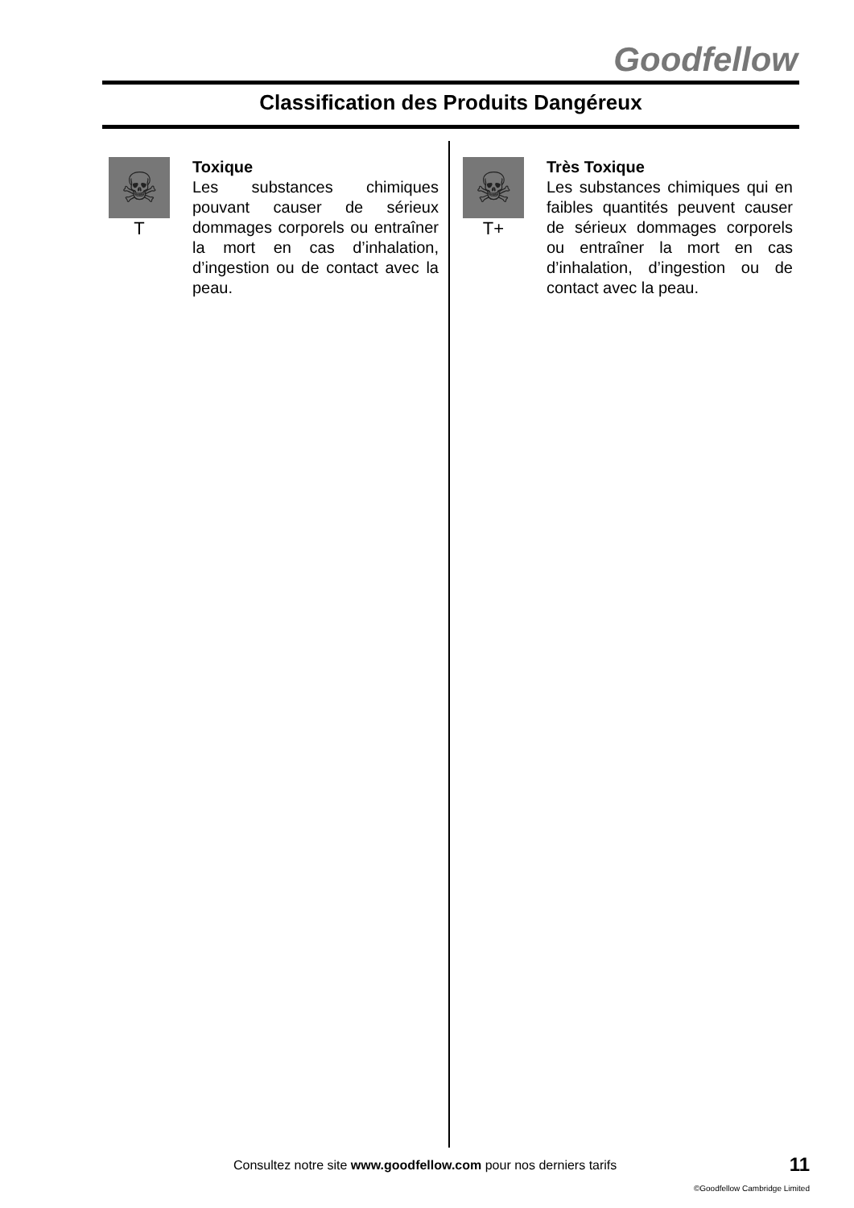Goodfellow
Classification des Produits Dangéreux
☠
T
Toxique
Les substances chimiques pouvant causer de sérieux dommages corporels ou entraîner la mort en cas d’inhalation, d’ingestion ou de contact avec la peau.
☠
T+
Très Toxique
Les substances chimiques qui en faibles quantités peuvent causer de sérieux dommages corporels ou entraîner la mort en cas d’inhalation, d’ingestion ou de contact avec la peau.
Consultez notre site www.goodfellow.com pour nos derniers tarifs
11
©Goodfellow Cambridge Limited